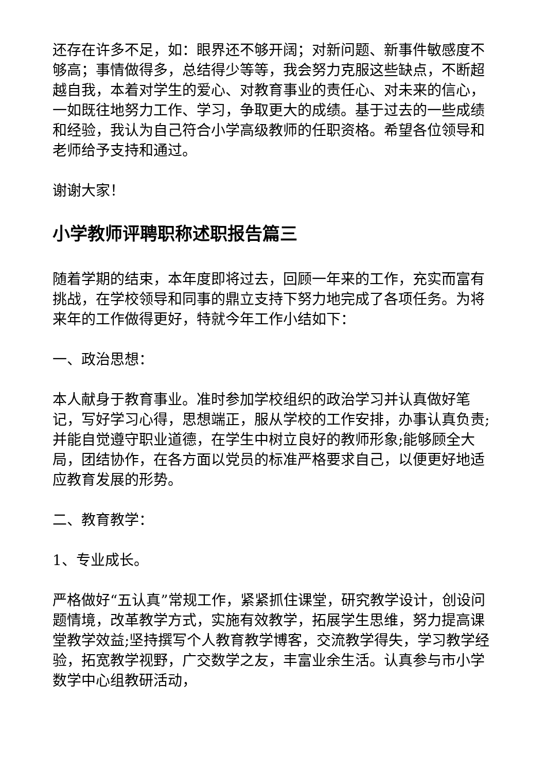还存在许多不足，如：眼界还不够开阔；对新问题、新事件敏感度不够高；事情做得多，总结得少等等，我会努力克服这些缺点，不断超越自我，本着对学生的爱心、对教育事业的责任心、对未来的信心，一如既往地努力工作、学习，争取更大的成绩。基于过去的一些成绩和经验，我认为自己符合小学高级教师的任职资格。希望各位领导和老师给予支持和通过。
谢谢大家！
小学教师评聘职称述职报告篇三
随着学期的结束，本年度即将过去，回顾一年来的工作，充实而富有挑战，在学校领导和同事的鼎立支持下努力地完成了各项任务。为将来年的工作做得更好，特就今年工作小结如下：
一、政治思想：
本人献身于教育事业。准时参加学校组织的政治学习并认真做好笔记，写好学习心得，思想端正，服从学校的工作安排，办事认真负责;并能自觉遵守职业道德，在学生中树立良好的教师形象;能够顾全大局，团结协作，在各方面以党员的标准严格要求自己，以便更好地适应教育发展的形势。
二、教育教学：
1、专业成长。
严格做好“五认真”常规工作，紧紧抓住课堂，研究教学设计，创设问题情境，改革教学方式，实施有效教学，拓展学生思维，努力提高课堂教学效益;坚持撰写个人教育教学博客，交流教学得失，学习教学经验，拓宽教学视野，广交数学之友，丰富业余生活。认真参与市小学数学中心组教研活动，